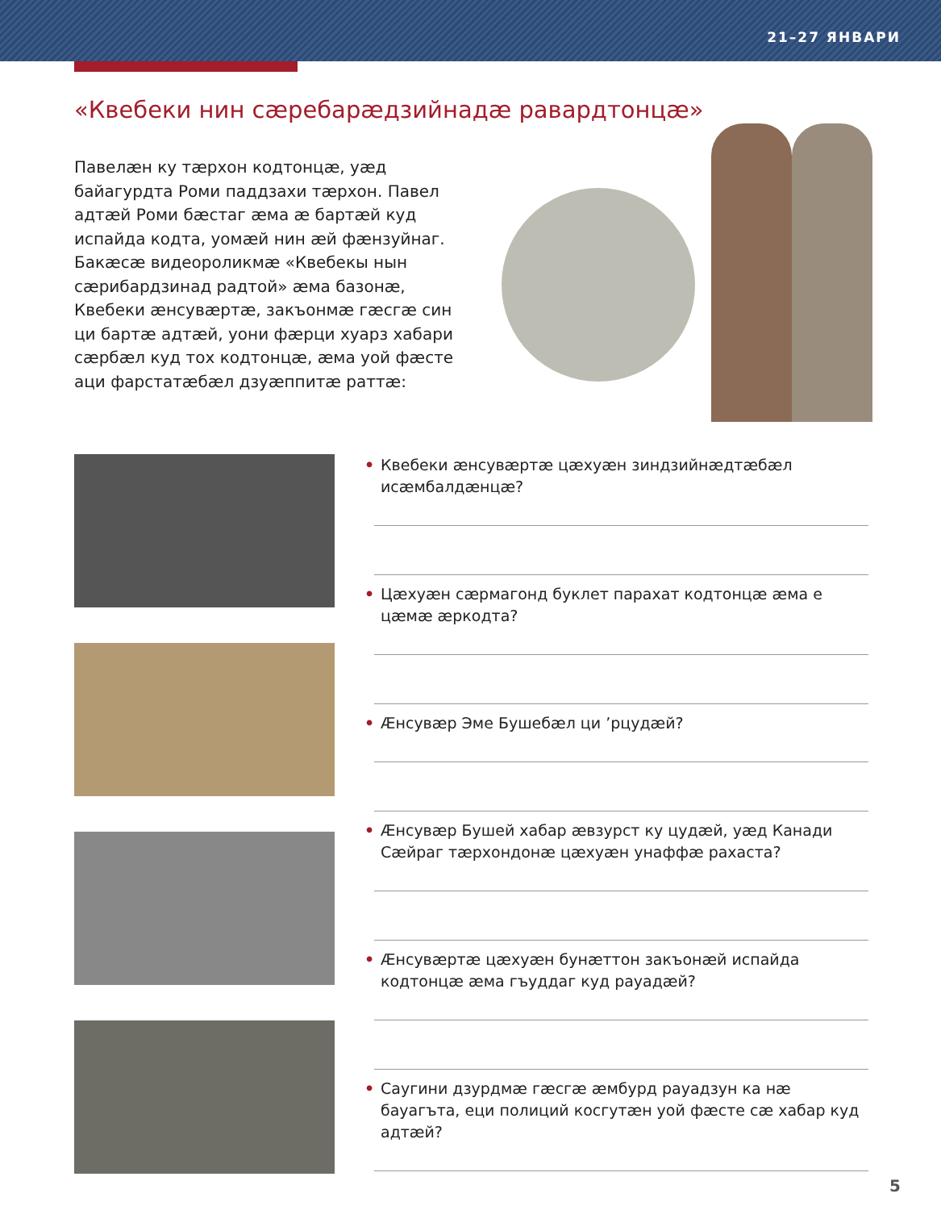21–27 ЯНВАРИ
«Квебеки нин сæребарæдзийнадæ равардтонцæ»
Павелæн ку тæрхон кодтонцæ, уæд байагурдта Роми паддзахи тæрхон. Павел адтæй Роми бæстаг æма æ бартæй куд испайда кодта, уомæй нин æй фæнзуйнаг. Бакæсæ видеоролик­мæ «Квебекы нын сæрибардзинад радтой» æма базонæ, Квебеки æнсувæртæ, закъонмæ гæсгæ син ци бартæ адтæй, уони фæрци хуарз хабари сæрбæл куд тох кодтонцæ, æма уой фæсте аци фарстатæбæл дзуæппитæ раттæ:
• Квебеки æнсувæртæ цæхуæн зиндзийнæдтæбæл исæмбалдæнцæ?
• Цæхуæн сæрмагонд буклет парахат кодтонцæ æма е цæмæ æркодта?
• Æнсувæр Эме Бушебæл ци ’рцудæй?
• Æнсувæр Бушей хабар æвзурст ку цудæй, уæд Канади Сæйраг тæрхондонæ цæхуæн унаффæ рахаста?
• Æнсувæртæ цæхуæн бунæттон закъонæй испайда кодтонцæ æма гъуддаг куд рауадæй?
• Саугини дзурдмæ гæсгæ æмбурд рауадзун ка нæ бауагъта, еци полиций косгутæн уой фæсте сæ хабар куд адтæй?
5